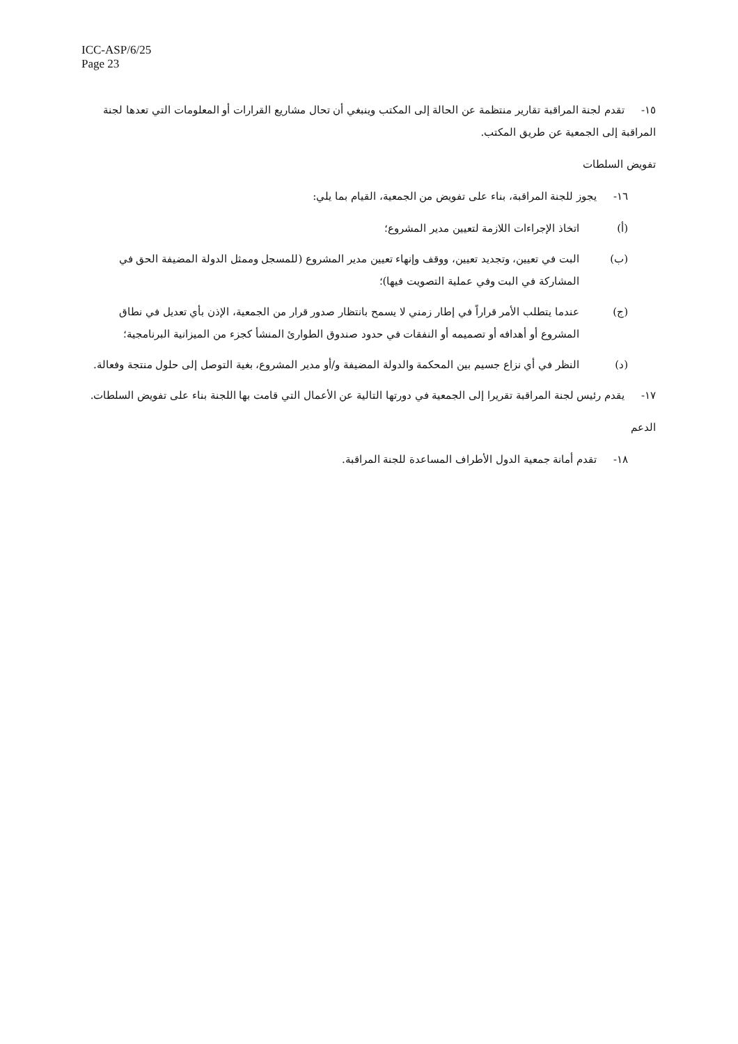ICC-ASP/6/25
Page 23
١٥- تقدم لجنة المراقبة تقارير منتظمة عن الحالة إلى المكتب وينبغي أن تحال مشاريع القرارات أو المعلومات التي تعدها لجنة المراقبة إلى الجمعية عن طريق المكتب.
تفويض السلطات
١٦- يجوز للجنة المراقبة، بناء على تفويض من الجمعية، القيام بما يلي:
(أ) اتخاذ الإجراءات اللازمة لتعيين مدير المشروع؛
(ب) البت في تعيين، وتجديد تعيين، ووقف وإنهاء تعيين مدير المشروع (للمسجل وممثل الدولة المضيفة الحق في المشاركة في البت وفي عملية التصويت فيها)؛
(ج) عندما يتطلب الأمر قراراً في إطار زمني لا يسمح بانتظار صدور قرار من الجمعية، الإذن بأي تعديل في نطاق المشروع أو أهدافه أو تصميمه أو النفقات في حدود صندوق الطوارئ المنشأ كجزء من الميزانية البرنامجية؛
(د) النظر في أي نزاع جسيم بين المحكمة والدولة المضيفة و/أو مدير المشروع، بغية التوصل إلى حلول منتجة وفعالة.
١٧- يقدم رئيس لجنة المراقبة تقريرا إلى الجمعية في دورتها التالية عن الأعمال التي قامت بها اللجنة بناء على تفويض السلطات.
الدعم
١٨- تقدم أمانة جمعية الدول الأطراف المساعدة للجنة المراقبة.